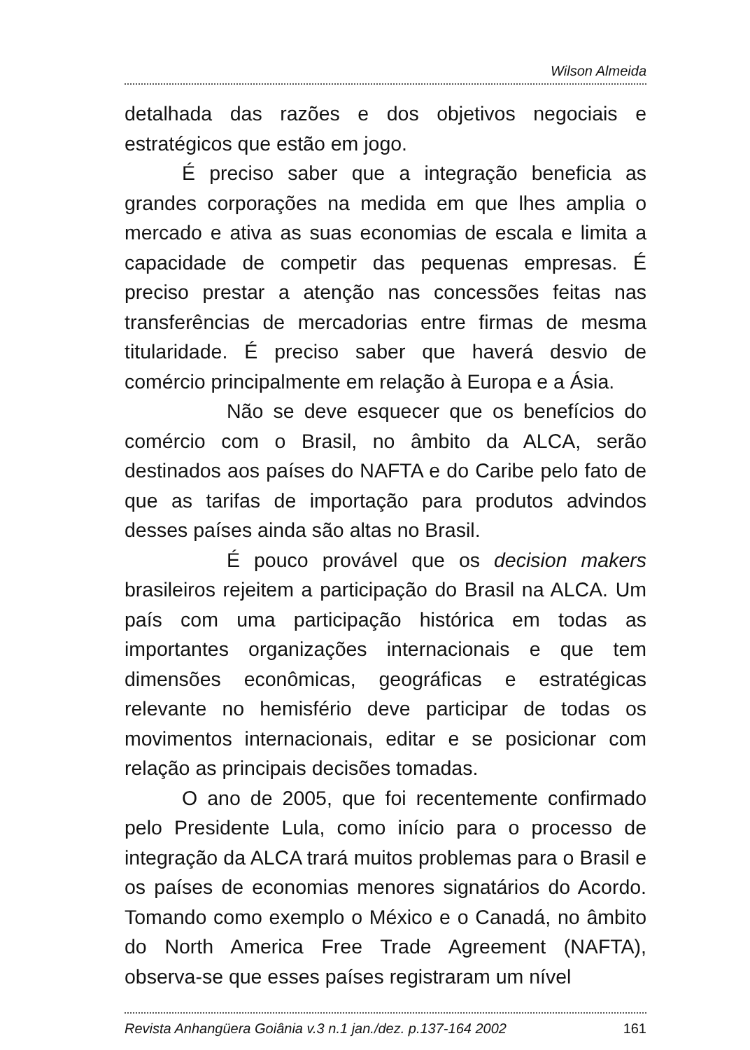Wilson Almeida
detalhada das razões e dos objetivos negociais e estratégicos que estão em jogo.
É preciso saber que a integração beneficia as grandes corporações na medida em que lhes amplia o mercado e ativa as suas economias de escala e limita a capacidade de competir das pequenas empresas. É preciso prestar a atenção nas concessões feitas nas transferências de mercadorias entre firmas de mesma titularidade. É preciso saber que haverá desvio de comércio principalmente em relação à Europa e a Ásia.
Não se deve esquecer que os benefícios do comércio com o Brasil, no âmbito da ALCA, serão destinados aos países do NAFTA e do Caribe pelo fato de que as tarifas de importação para produtos advindos desses países ainda são altas no Brasil.
É pouco provável que os decision makers brasileiros rejeitem a participação do Brasil na ALCA. Um país com uma participação histórica em todas as importantes organizações internacionais e que tem dimensões econômicas, geográficas e estratégicas relevante no hemisfério deve participar de todas os movimentos internacionais, editar e se posicionar com relação as principais decisões tomadas.
O ano de 2005, que foi recentemente confirmado pelo Presidente Lula, como início para o processo de integração da ALCA trará muitos problemas para o Brasil e os países de economias menores signatários do Acordo. Tomando como exemplo o México e o Canadá, no âmbito do North America Free Trade Agreement (NAFTA), observa-se que esses países registraram um nível
Revista Anhangüera Goiânia v.3 n.1 jan./dez. p.137-164 2002 161